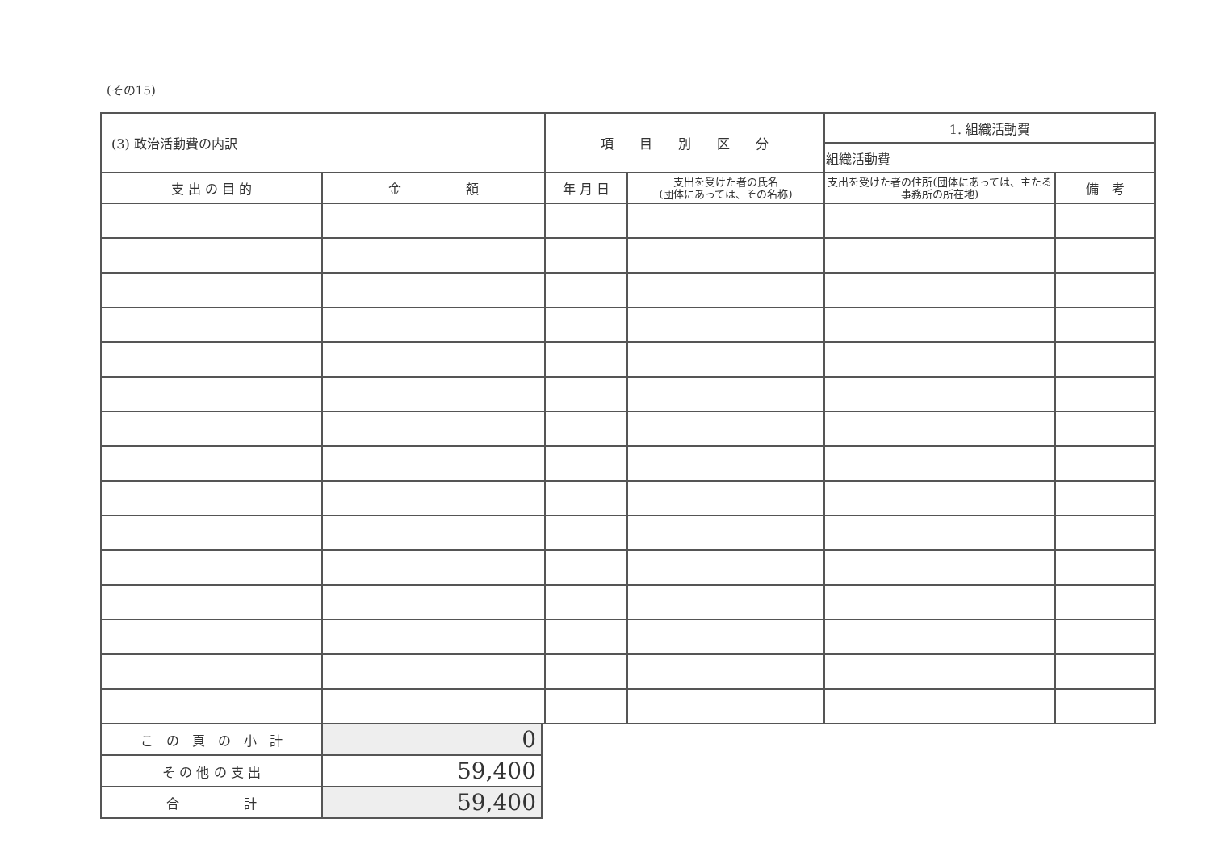(その15)
| (3) 政治活動費の内訳 | | 項 目 別 区 分 | | 1. 組織活動費 | |
| | | | | 組織活動費 | |
| 支 出 の 目 的 | 金 額 | 年 月 日 | 支出を受けた者の氏名 (団体にあっては、その名称) | 支出を受けた者の住所(団体にあっては、主たる事務所の所在地) | 備 考 |
| こ の 頁 の 小 計 | 0 |
| そ の 他 の 支 出 | 59,400 |
| 合 計 | 59,400 |